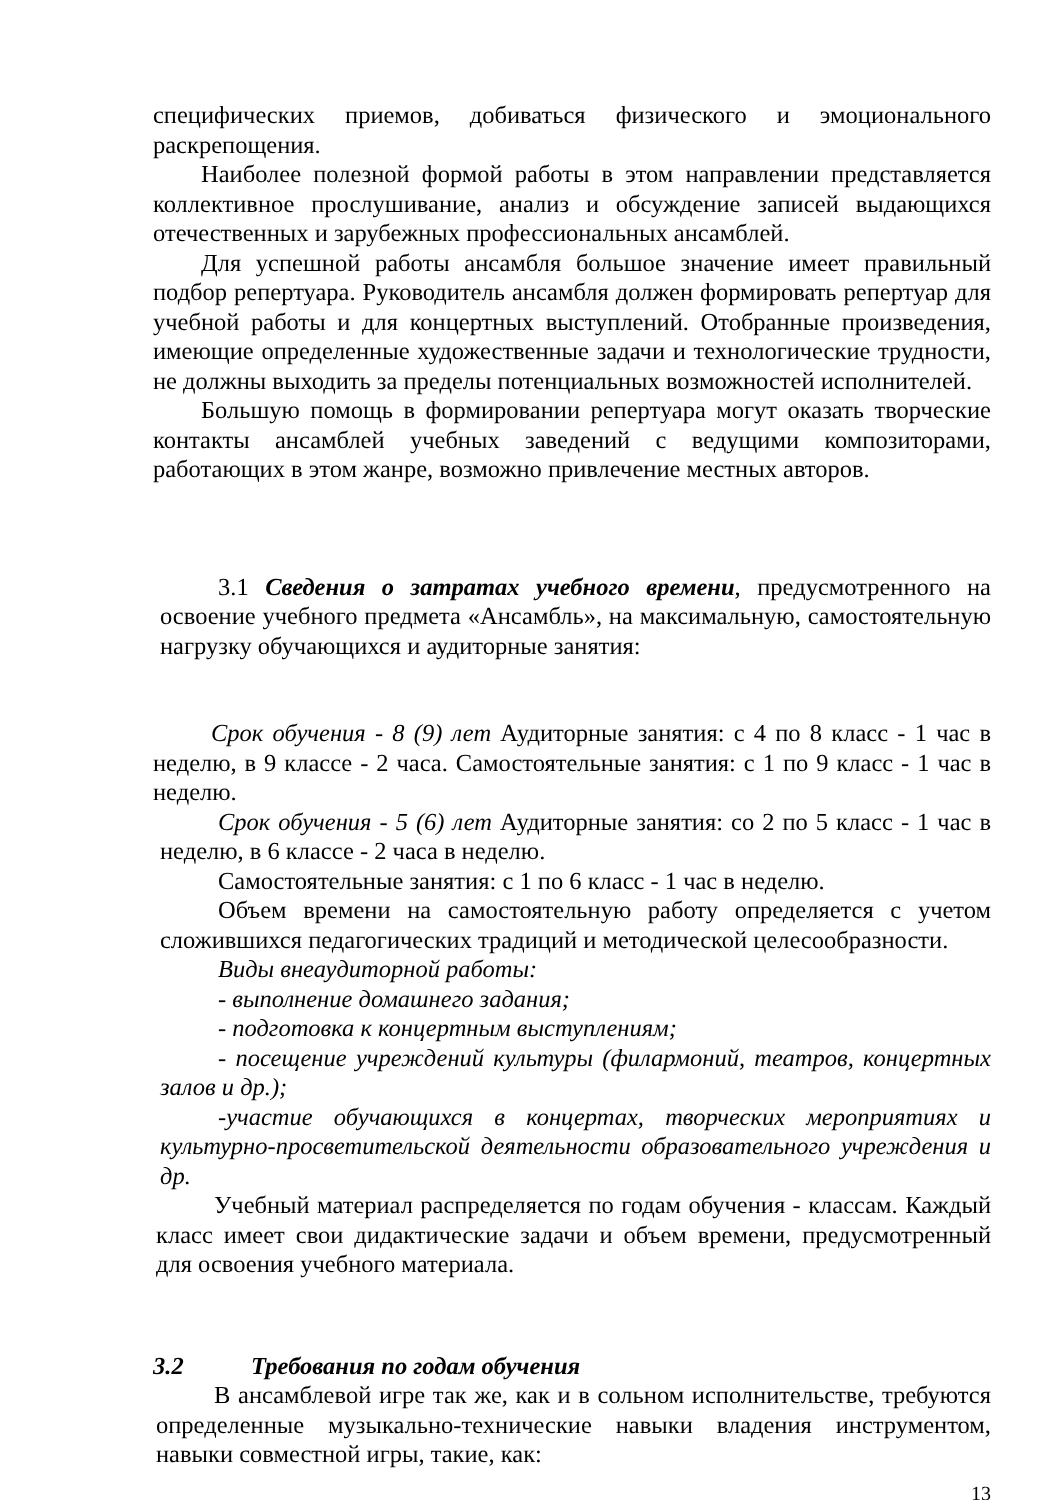специфических приемов, добиваться физического и эмоционального раскрепощения.
Наиболее полезной формой работы в этом направлении представляется коллективное прослушивание, анализ и обсуждение записей выдающихся отечественных и зарубежных профессиональных ансамблей.
Для успешной работы ансамбля большое значение имеет правильный подбор репертуара. Руководитель ансамбля должен формировать репертуар для учебной работы и для концертных выступлений. Отобранные произведения, имеющие определенные художественные задачи и технологические трудности, не должны выходить за пределы потенциальных возможностей исполнителей.
Большую помощь в формировании репертуара могут оказать творческие контакты ансамблей учебных заведений с ведущими композиторами, работающих в этом жанре, возможно привлечение местных авторов.
3.1 Сведения о затратах учебного времени, предусмотренного на освоение учебного предмета «Ансамбль», на максимальную, самостоятельную нагрузку обучающихся и аудиторные занятия:
Срок обучения - 8 (9) лет Аудиторные занятия: с 4 по 8 класс - 1 час в неделю, в 9 классе - 2 часа. Самостоятельные занятия: с 1 по 9 класс - 1 час в неделю.
Срок обучения - 5 (6) лет Аудиторные занятия: со 2 по 5 класс - 1 час в неделю, в 6 классе - 2 часа в неделю.
Самостоятельные занятия: с 1 по 6 класс - 1 час в неделю.
Объем времени на самостоятельную работу определяется с учетом сложившихся педагогических традиций и методической целесообразности.
Виды внеаудиторной работы:
- выполнение домашнего задания;
- подготовка к концертным выступлениям;
- посещение учреждений культуры (филармоний, театров, концертных залов и др.);
-участие обучающихся в концертах, творческих мероприятиях и культурно-просветительской деятельности образовательного учреждения и др.
Учебный материал распределяется по годам обучения - классам. Каждый класс имеет свои дидактические задачи и объем времени, предусмотренный для освоения учебного материала.
3.2 Требования по годам обучения
В ансамблевой игре так же, как и в сольном исполнительстве, требуются определенные музыкально-технические навыки владения инструментом, навыки совместной игры, такие, как:
13